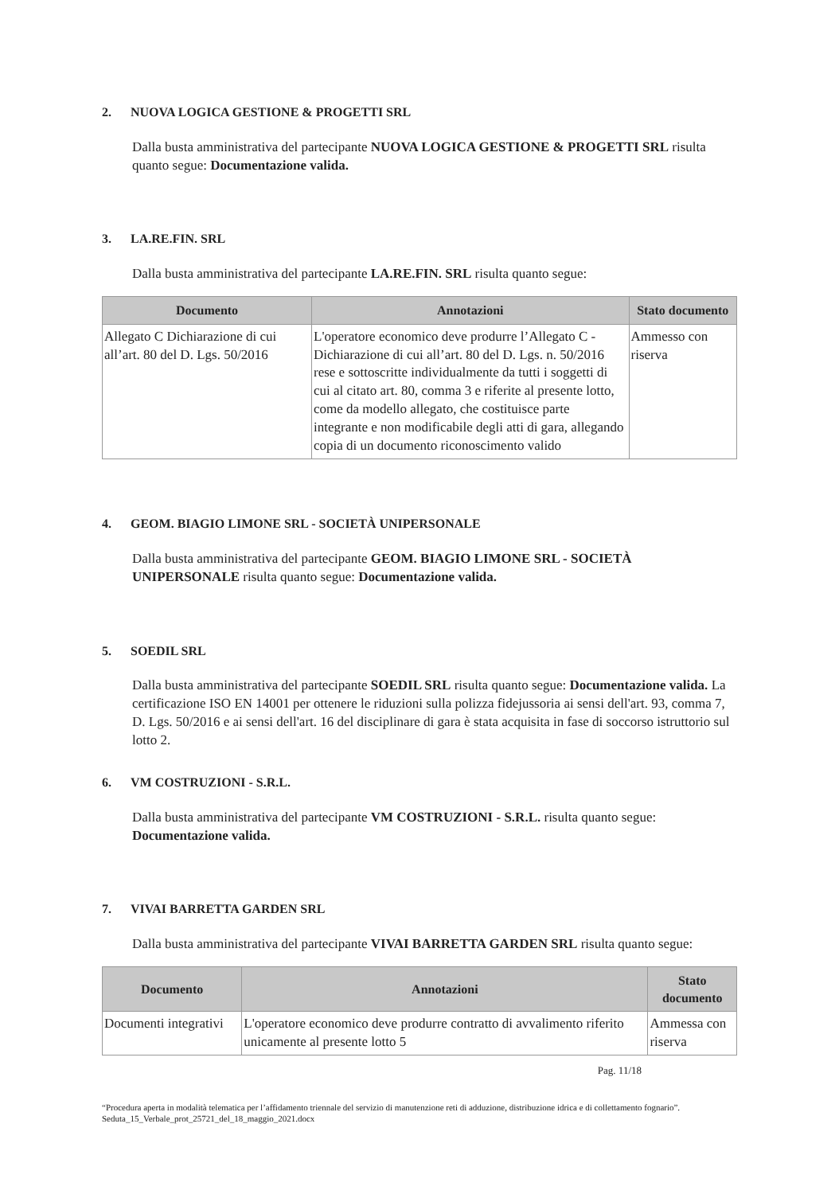2. NUOVA LOGICA GESTIONE & PROGETTI SRL
Dalla busta amministrativa del partecipante NUOVA LOGICA GESTIONE & PROGETTI SRL risulta quanto segue: Documentazione valida.
3. LA.RE.FIN. SRL
Dalla busta amministrativa del partecipante LA.RE.FIN. SRL risulta quanto segue:
| Documento | Annotazioni | Stato documento |
| --- | --- | --- |
| Allegato C Dichiarazione di cui all’art. 80 del D. Lgs. 50/2016 | L'operatore economico deve produrre l’Allegato C - Dichiarazione di cui all’art. 80 del D. Lgs. n. 50/2016 rese e sottoscritte individualmente da tutti i soggetti di cui al citato art. 80, comma 3 e riferite al presente lotto, come da modello allegato, che costituisce parte integrante e non modificabile degli atti di gara, allegando copia di un documento riconoscimento valido | Ammesso con riserva |
4. GEOM. BIAGIO LIMONE SRL - SOCIETÀ UNIPERSONALE
Dalla busta amministrativa del partecipante GEOM. BIAGIO LIMONE SRL - SOCIETÀ UNIPERSONALE risulta quanto segue: Documentazione valida.
5. SOEDIL SRL
Dalla busta amministrativa del partecipante SOEDIL SRL risulta quanto segue: Documentazione valida. La certificazione ISO EN 14001 per ottenere le riduzioni sulla polizza fidejussoria ai sensi dell'art. 93, comma 7, D. Lgs. 50/2016 e ai sensi dell'art. 16 del disciplinare di gara è stata acquisita in fase di soccorso istruttorio sul lotto 2.
6. VM COSTRUZIONI - S.R.L.
Dalla busta amministrativa del partecipante VM COSTRUZIONI - S.R.L. risulta quanto segue: Documentazione valida.
7. VIVAI BARRETTA GARDEN SRL
Dalla busta amministrativa del partecipante VIVAI BARRETTA GARDEN SRL risulta quanto segue:
| Documento | Annotazioni | Stato documento |
| --- | --- | --- |
| Documenti integrativi | L'operatore economico deve produrre contratto di avvalimento riferito unicamente al presente lotto 5 | Ammessa con riserva |
Pag. 11/18
“Procedura aperta in modalità telematica per l’affidamento triennale del servizio di manutenzione reti di adduzione, distribuzione idrica e di collettamento fognario”. Seduta_15_Verbale_prot_25721_del_18_maggio_2021.docx